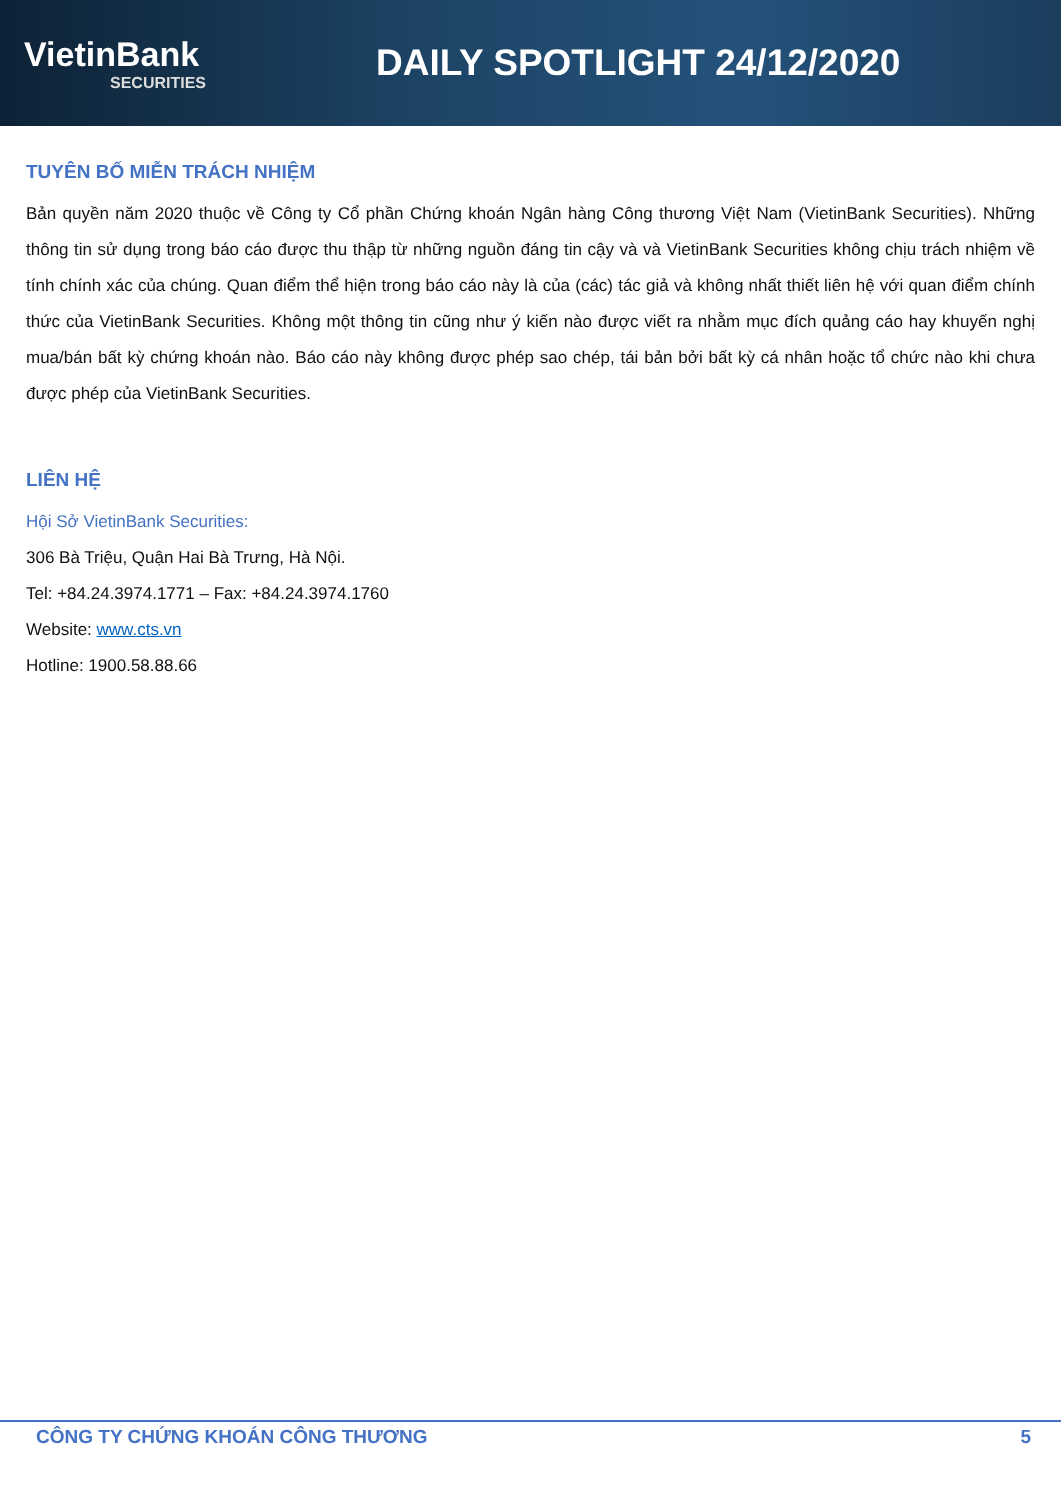VietinBank
SECURITIES
DAILY SPOTLIGHT 24/12/2020
TUYÊN BỐ MIỄN TRÁCH NHIỆM
Bản quyền năm 2020 thuộc về Công ty Cổ phần Chứng khoán Ngân hàng Công thương Việt Nam (VietinBank Securities). Những thông tin sử dụng trong báo cáo được thu thập từ những nguồn đáng tin cậy và và VietinBank Securities không chịu trách nhiệm về tính chính xác của chúng. Quan điểm thể hiện trong báo cáo này là của (các) tác giả và không nhất thiết liên hệ với quan điểm chính thức của VietinBank Securities. Không một thông tin cũng như ý kiến nào được viết ra nhằm mục đích quảng cáo hay khuyến nghị mua/bán bất kỳ chứng khoán nào. Báo cáo này không được phép sao chép, tái bản bởi bất kỳ cá nhân hoặc tổ chức nào khi chưa được phép của VietinBank Securities.
LIÊN HỆ
Hội Sở VietinBank Securities:
306 Bà Triệu, Quận Hai Bà Trưng, Hà Nội.
Tel: +84.24.3974.1771 – Fax: +84.24.3974.1760
Website: www.cts.vn
Hotline: 1900.58.88.66
CÔNG TY CHỨNG KHOÁN CÔNG THƯƠNG 5